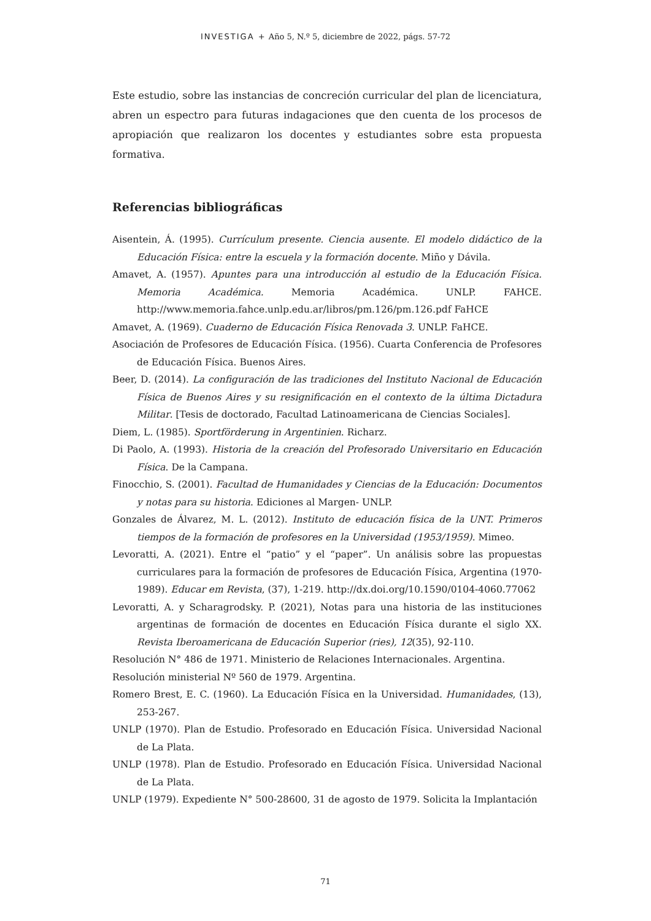INVESTIGA + Año 5, N.º 5, diciembre de 2022, págs. 57-72
Este estudio, sobre las instancias de concreción curricular del plan de licenciatura, abren un espectro para futuras indagaciones que den cuenta de los procesos de apropiación que realizaron los docentes y estudiantes sobre esta propuesta formativa.
Referencias bibliográficas
Aisentein, Á. (1995). Currículum presente. Ciencia ausente. El modelo didáctico de la Educación Física: entre la escuela y la formación docente. Miño y Dávila.
Amavet, A. (1957). Apuntes para una introducción al estudio de la Educación Física. Memoria Académica. Memoria Académica. UNLP. FAHCE. http://www.memoria.fahce.unlp.edu.ar/libros/pm.126/pm.126.pdf FaHCE
Amavet, A. (1969). Cuaderno de Educación Física Renovada 3. UNLP. FaHCE.
Asociación de Profesores de Educación Física. (1956). Cuarta Conferencia de Profesores de Educación Física. Buenos Aires.
Beer, D. (2014). La configuración de las tradiciones del Instituto Nacional de Educación Física de Buenos Aires y su resignificación en el contexto de la última Dictadura Militar. [Tesis de doctorado, Facultad Latinoamericana de Ciencias Sociales].
Diem, L. (1985). Sportförderung in Argentinien. Richarz.
Di Paolo, A. (1993). Historia de la creación del Profesorado Universitario en Educación Física. De la Campana.
Finocchio, S. (2001). Facultad de Humanidades y Ciencias de la Educación: Documentos y notas para su historia. Ediciones al Margen- UNLP.
Gonzales de Álvarez, M. L. (2012). Instituto de educación física de la UNT. Primeros tiempos de la formación de profesores en la Universidad (1953/1959). Mimeo.
Levoratti, A. (2021). Entre el “patio” y el “paper”. Un análisis sobre las propuestas curriculares para la formación de profesores de Educación Física, Argentina (1970-1989). Educar em Revista, (37), 1-219. http://dx.doi.org/10.1590/0104-4060.77062
Levoratti, A. y Scharagrodsky. P. (2021), Notas para una historia de las instituciones argentinas de formación de docentes en Educación Física durante el siglo XX. Revista Iberoamericana de Educación Superior (ries), 12(35), 92-110.
Resolución N° 486 de 1971. Ministerio de Relaciones Internacionales. Argentina.
Resolución ministerial Nº 560 de 1979. Argentina.
Romero Brest, E. C. (1960). La Educación Física en la Universidad. Humanidades, (13), 253-267.
UNLP (1970). Plan de Estudio. Profesorado en Educación Física. Universidad Nacional de La Plata.
UNLP (1978). Plan de Estudio. Profesorado en Educación Física. Universidad Nacional de La Plata.
UNLP (1979). Expediente N° 500-28600, 31 de agosto de 1979. Solicita la Implantación
71